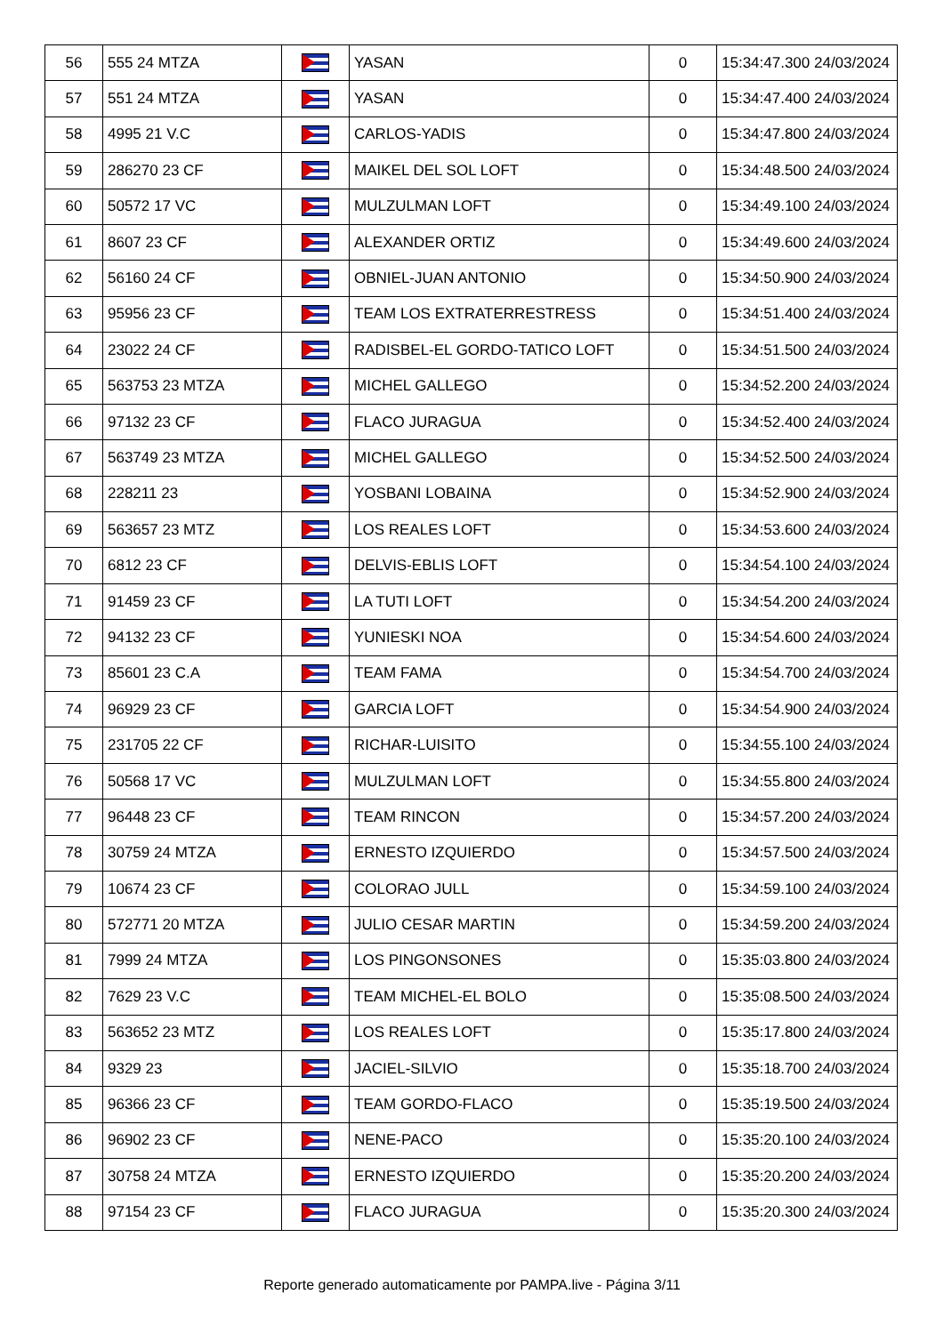| 56 | 555 24 MTZA | | YASAN | 0 | 15:34:47.300 24/03/2024 |
| 57 | 551 24 MTZA | | YASAN | 0 | 15:34:47.400 24/03/2024 |
| 58 | 4995 21 V.C | | CARLOS-YADIS | 0 | 15:34:47.800 24/03/2024 |
| 59 | 286270 23 CF | | MAIKEL DEL SOL LOFT | 0 | 15:34:48.500 24/03/2024 |
| 60 | 50572 17 VC | | MULZULMAN LOFT | 0 | 15:34:49.100 24/03/2024 |
| 61 | 8607 23 CF | | ALEXANDER ORTIZ | 0 | 15:34:49.600 24/03/2024 |
| 62 | 56160 24 CF | | OBNIEL-JUAN ANTONIO | 0 | 15:34:50.900 24/03/2024 |
| 63 | 95956 23 CF | | TEAM LOS EXTRATERRESTRESS | 0 | 15:34:51.400 24/03/2024 |
| 64 | 23022 24 CF | | RADISBEL-EL GORDO-TATICO LOFT | 0 | 15:34:51.500 24/03/2024 |
| 65 | 563753 23 MTZA | | MICHEL GALLEGO | 0 | 15:34:52.200 24/03/2024 |
| 66 | 97132 23 CF | | FLACO JURAGUA | 0 | 15:34:52.400 24/03/2024 |
| 67 | 563749 23 MTZA | | MICHEL GALLEGO | 0 | 15:34:52.500 24/03/2024 |
| 68 | 228211 23 | | YOSBANI LOBAINA | 0 | 15:34:52.900 24/03/2024 |
| 69 | 563657 23 MTZ | | LOS REALES LOFT | 0 | 15:34:53.600 24/03/2024 |
| 70 | 6812 23 CF | | DELVIS-EBLIS LOFT | 0 | 15:34:54.100 24/03/2024 |
| 71 | 91459 23 CF | | LA TUTI LOFT | 0 | 15:34:54.200 24/03/2024 |
| 72 | 94132 23 CF | | YUNIESKI NOA | 0 | 15:34:54.600 24/03/2024 |
| 73 | 85601 23 C.A | | TEAM FAMA | 0 | 15:34:54.700 24/03/2024 |
| 74 | 96929 23 CF | | GARCIA LOFT | 0 | 15:34:54.900 24/03/2024 |
| 75 | 231705 22 CF | | RICHAR-LUISITO | 0 | 15:34:55.100 24/03/2024 |
| 76 | 50568 17 VC | | MULZULMAN LOFT | 0 | 15:34:55.800 24/03/2024 |
| 77 | 96448 23 CF | | TEAM RINCON | 0 | 15:34:57.200 24/03/2024 |
| 78 | 30759 24 MTZA | | ERNESTO IZQUIERDO | 0 | 15:34:57.500 24/03/2024 |
| 79 | 10674 23 CF | | COLORAO JULL | 0 | 15:34:59.100 24/03/2024 |
| 80 | 572771 20 MTZA | | JULIO CESAR MARTIN | 0 | 15:34:59.200 24/03/2024 |
| 81 | 7999 24 MTZA | | LOS PINGONSONES | 0 | 15:35:03.800 24/03/2024 |
| 82 | 7629 23 V.C | | TEAM MICHEL-EL BOLO | 0 | 15:35:08.500 24/03/2024 |
| 83 | 563652 23 MTZ | | LOS REALES LOFT | 0 | 15:35:17.800 24/03/2024 |
| 84 | 9329 23 | | JACIEL-SILVIO | 0 | 15:35:18.700 24/03/2024 |
| 85 | 96366 23 CF | | TEAM GORDO-FLACO | 0 | 15:35:19.500 24/03/2024 |
| 86 | 96902 23 CF | | NENE-PACO | 0 | 15:35:20.100 24/03/2024 |
| 87 | 30758 24 MTZA | | ERNESTO IZQUIERDO | 0 | 15:35:20.200 24/03/2024 |
| 88 | 97154 23 CF | | FLACO JURAGUA | 0 | 15:35:20.300 24/03/2024 |
Reporte generado automaticamente por PAMPA.live - Página 3/11